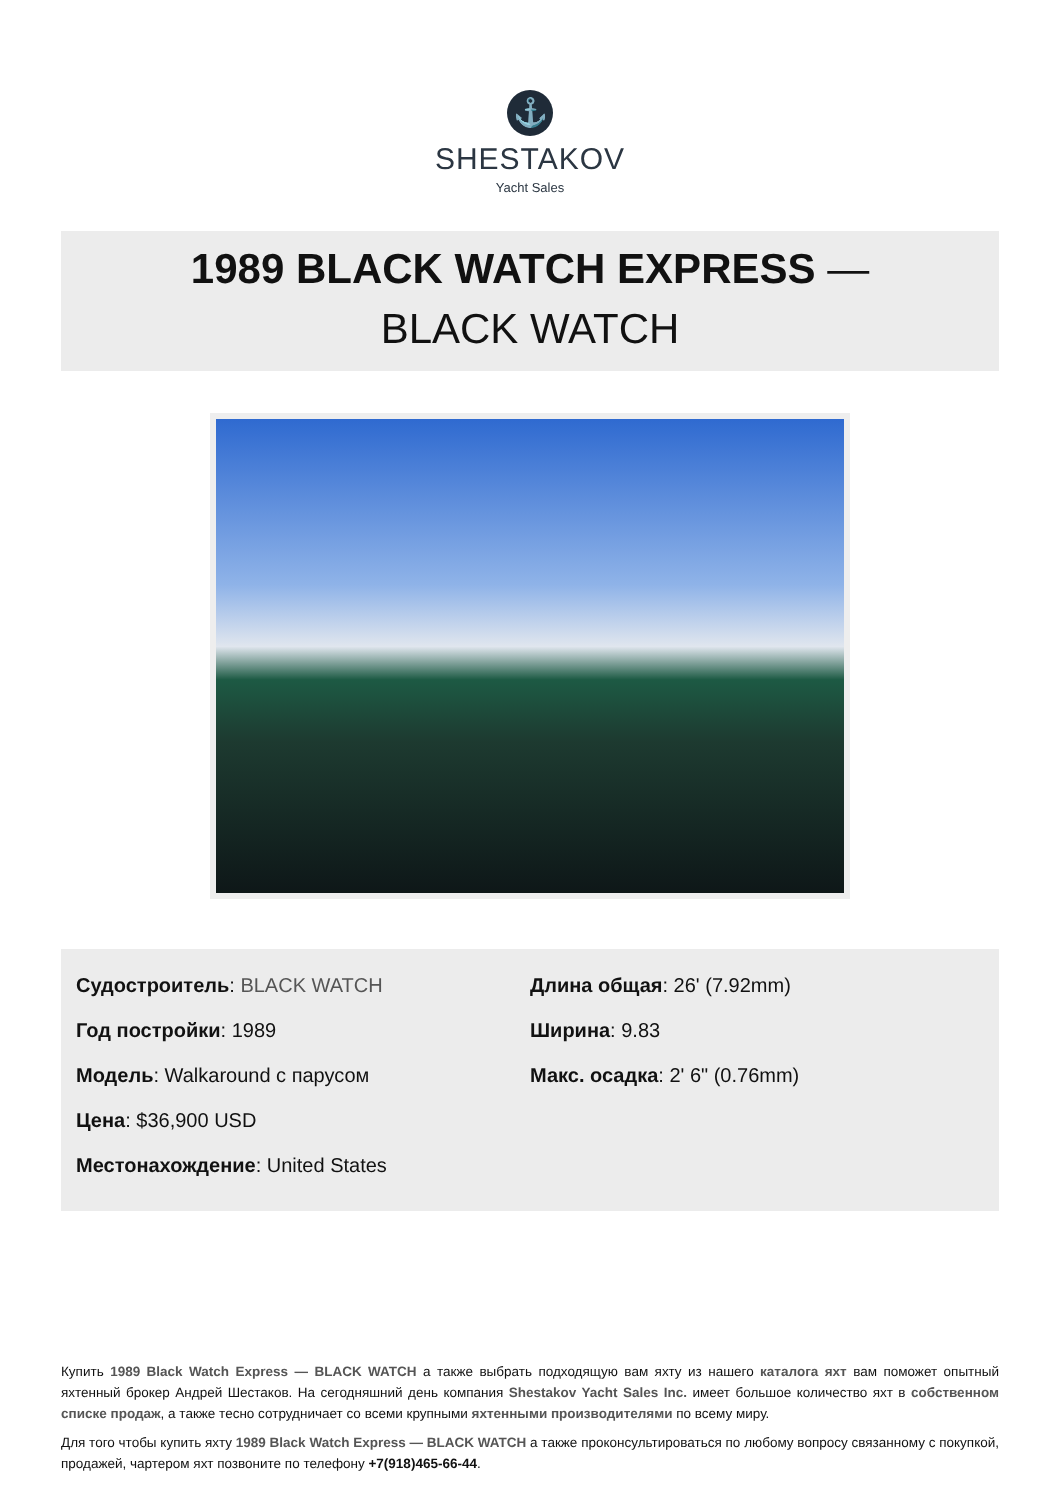⚓
SHESTAKOV
Yacht Sales
1989 BLACK WATCH EXPRESS —
BLACK WATCH
Судостроитель: BLACK WATCH
Год постройки: 1989
Модель: Walkaround с парусом
Цена: $36,900 USD
Местонахождение: United States
Длина общая: 26' (7.92mm)
Ширина: 9.83
Макс. осадка: 2' 6" (0.76mm)
Купить 1989 Black Watch Express — BLACK WATCH а также выбрать подходящую вам яхту из нашего каталога яхт вам поможет опытный яхтенный брокер Андрей Шестаков. На сегодняшний день компания Shestakov Yacht Sales Inc. имеет большое количество яхт в собственном списке продаж, а также тесно сотрудничает со всеми крупными яхтенными производителями по всему миру.
Для того чтобы купить яхту 1989 Black Watch Express — BLACK WATCH а также проконсультироваться по любому вопросу связанному с покупкой, продажей, чартером яхт позвоните по телефону +7(918)465-66-44.